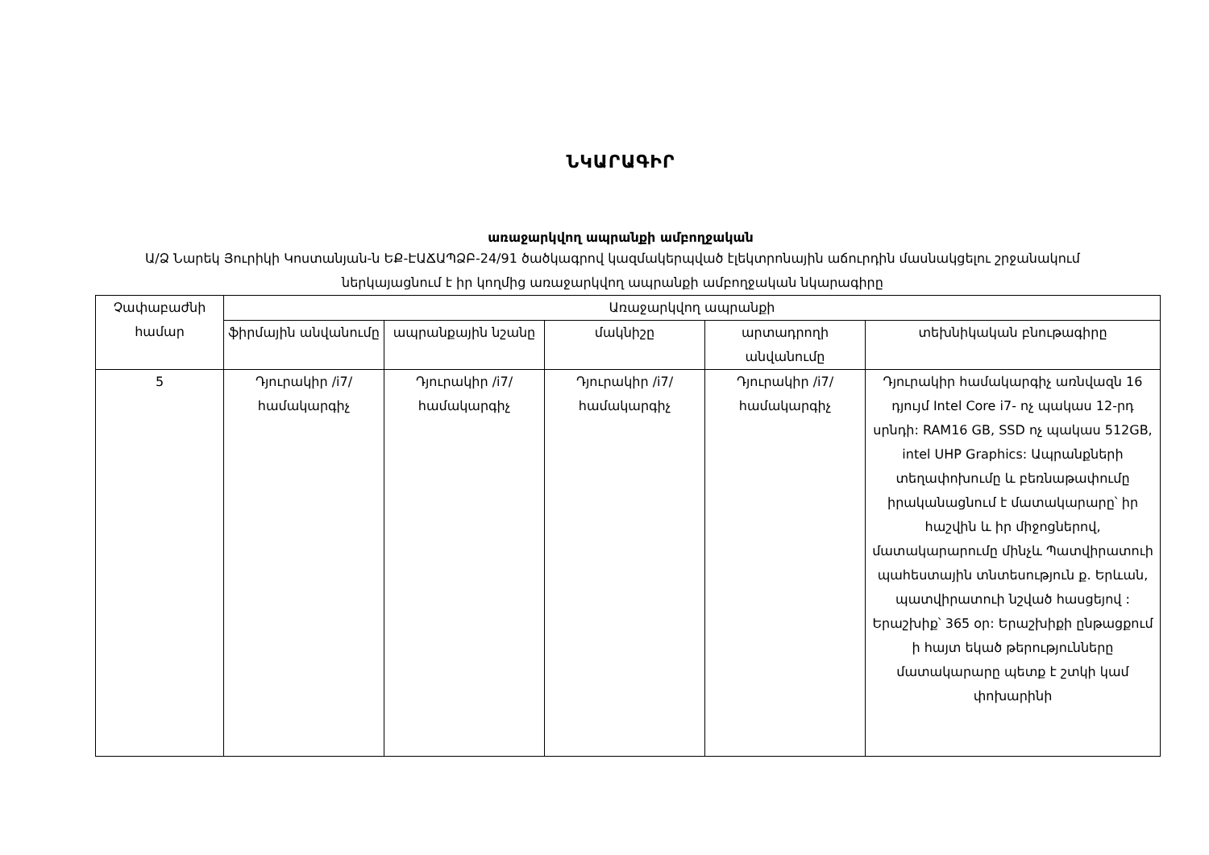ՆԿԱՐԱԳԻՐ
առաջարկվող ապրանքի ամբողջական
Ա/Ձ Նարեկ Յուրիկի Կոստանյան-ն ԵՔ-ԷԱՃԱՊՁԲ-24/91 ծածկագրով կազմակերպված էլեկտրոնային աճուրդին մասնակցելու շրջանակում ներկայացնում է իր կողմից առաջարկվող ապրանքի ամբողջական նկարագիրը
| Չափաբաժնի համար | Առաջարկվող ապրանքի | | | | |
| --- | --- | --- | --- | --- | --- |
| | ֆիրմային անվանումը | ապրանքային նշանը | մակնիշը | արտադրողի անվանումը | տեխնիկական բնութագիրը |
| 5 | Դյուրակիր /i7/ համակարգիչ | Դյուրակիր /i7/ համակարգիչ | Դյուրակիր /i7/ համակարգիչ | Դյուրակիր /i7/ համակարգիչ | Դյուրակիր համակարգիչ առնվազն 16 դյույմ Intel Core i7- ոչ պակաս 12-րդ սրնդի: RAM16 GB, SSD ոչ պակաս 512GB, intel UHP Graphics: Ապրանքների տեղափոխումը և բեռնաթափումը իրականացնում է մատակարարը՝ իր հաշվին և իր միջոցներով, մատակարարումը մինչև Պատվիրատուի պահեստային տնտեսություն ք. Երևան, պատվիրատուի նշված հասցեյով : Երաշխիք՝ 365 օր: Երաշխիքի ընթացքում ի հայտ եկած թերությունները մատակարարը պետք է շտկի կամ փոխարինի |